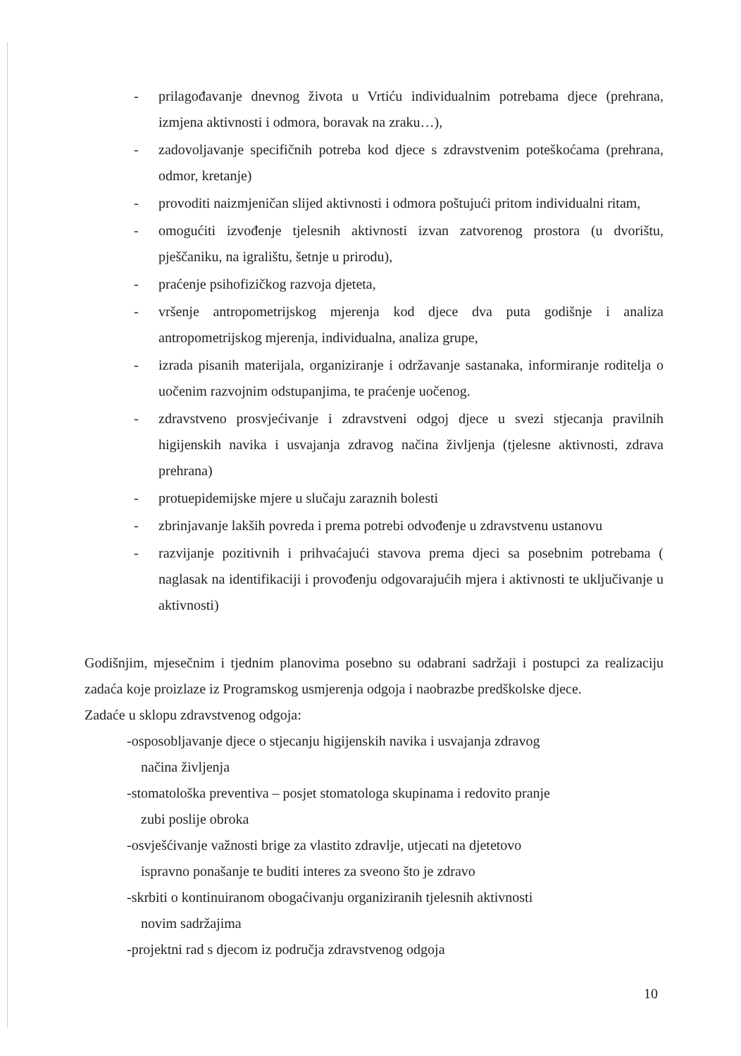- prilagođavanje dnevnog života u Vrtiću individualnim potrebama djece (prehrana, izmjena aktivnosti i odmora, boravak na zraku…),
- zadovoljavanje specifičnih potreba kod djece s zdravstvenim poteškoćama (prehrana, odmor, kretanje)
- provoditi naizmjeničan slijed aktivnosti i odmora poštujući pritom individualni ritam,
- omogućiti izvođenje tjelesnih aktivnosti izvan zatvorenog prostora (u dvorištu, pješčaniku, na igralištu, šetnje u prirodu),
- praćenje psihofizičkog razvoja djeteta,
- vršenje antropometrijskog mjerenja kod djece dva puta godišnje i analiza antropometrijskog mjerenja, individualna, analiza grupe,
- izrada pisanih materijala, organiziranje i održavanje sastanaka, informiranje roditelja o uočenim razvojnim odstupanjima, te praćenje uočenog.
- zdravstveno prosvjećivanje i zdravstveni odgoj djece u svezi stjecanja pravilnih higijenskih navika i usvajanja zdravog načina življenja (tjelesne aktivnosti, zdrava prehrana)
- protuepidemijske mjere u slučaju zaraznih bolesti
- zbrinjavanje lakših povreda i prema potrebi odvođenje u zdravstvenu ustanovu
- razvijanje pozitivnih i prihvaćajući stavova prema djeci sa posebnim potrebama ( naglasak na identifikaciji i provođenju odgovarajućih mjera i aktivnosti te uključivanje u aktivnosti)
Godišnjim, mjesečnim i tjednim planovima posebno su odabrani sadržaji i postupci za realizaciju zadaća koje proizlaze iz Programskog usmjerenja odgoja i naobrazbe predškolske djece.
Zadaće u sklopu zdravstvenog odgoja:
-osposobljavanje djece o stjecanju higijenskih navika i usvajanja zdravog
načina življenja
-stomatološka preventiva – posjet stomatologa skupinama i redovito pranje
zubi poslije obroka
-osvješćivanje važnosti brige za vlastito zdravlje, utjecati na djetetovo
ispravno ponašanje te buditi interes za sveono što je zdravo
-skrbiti o kontinuiranom obogaćivanju organiziranih tjelesnih aktivnosti
novim sadržajima
-projektni rad s djecom iz područja zdravstvenog odgoja
10